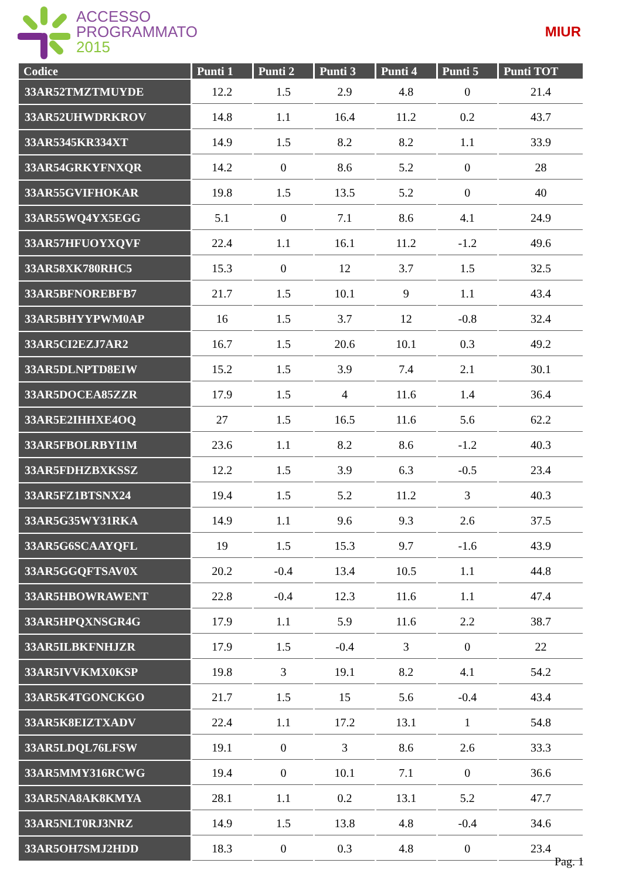ACCESSO
PROGRAMMATO
2015
MIUR
| Codice | Punti 1 | Punti 2 | Punti 3 | Punti 4 | Punti 5 | Punti TOT |
| --- | --- | --- | --- | --- | --- | --- |
| 33AR52TMZTMUYDE | 12.2 | 1.5 | 2.9 | 4.8 | 0 | 21.4 |
| 33AR52UHWDRKROV | 14.8 | 1.1 | 16.4 | 11.2 | 0.2 | 43.7 |
| 33AR5345KR334XT | 14.9 | 1.5 | 8.2 | 8.2 | 1.1 | 33.9 |
| 33AR54GRKYFNXQR | 14.2 | 0 | 8.6 | 5.2 | 0 | 28 |
| 33AR55GVIFHOKAR | 19.8 | 1.5 | 13.5 | 5.2 | 0 | 40 |
| 33AR55WQ4YX5EGG | 5.1 | 0 | 7.1 | 8.6 | 4.1 | 24.9 |
| 33AR57HFUOYXQVF | 22.4 | 1.1 | 16.1 | 11.2 | -1.2 | 49.6 |
| 33AR58XK780RHC5 | 15.3 | 0 | 12 | 3.7 | 1.5 | 32.5 |
| 33AR5BFNOREBFB7 | 21.7 | 1.5 | 10.1 | 9 | 1.1 | 43.4 |
| 33AR5BHYYPWM0AP | 16 | 1.5 | 3.7 | 12 | -0.8 | 32.4 |
| 33AR5CI2EZJ7AR2 | 16.7 | 1.5 | 20.6 | 10.1 | 0.3 | 49.2 |
| 33AR5DLNPTD8EIW | 15.2 | 1.5 | 3.9 | 7.4 | 2.1 | 30.1 |
| 33AR5DOCEA85ZZR | 17.9 | 1.5 | 4 | 11.6 | 1.4 | 36.4 |
| 33AR5E2IHHXE4OQ | 27 | 1.5 | 16.5 | 11.6 | 5.6 | 62.2 |
| 33AR5FBOLRBYI1M | 23.6 | 1.1 | 8.2 | 8.6 | -1.2 | 40.3 |
| 33AR5FDHZBXKSSZ | 12.2 | 1.5 | 3.9 | 6.3 | -0.5 | 23.4 |
| 33AR5FZ1BTSNX24 | 19.4 | 1.5 | 5.2 | 11.2 | 3 | 40.3 |
| 33AR5G35WY31RKA | 14.9 | 1.1 | 9.6 | 9.3 | 2.6 | 37.5 |
| 33AR5G6SCAAYQFL | 19 | 1.5 | 15.3 | 9.7 | -1.6 | 43.9 |
| 33AR5GGQFTSAV0X | 20.2 | -0.4 | 13.4 | 10.5 | 1.1 | 44.8 |
| 33AR5HBOWRAWENT | 22.8 | -0.4 | 12.3 | 11.6 | 1.1 | 47.4 |
| 33AR5HPQXNSGR4G | 17.9 | 1.1 | 5.9 | 11.6 | 2.2 | 38.7 |
| 33AR5ILBKFNHJZR | 17.9 | 1.5 | -0.4 | 3 | 0 | 22 |
| 33AR5IVVKMX0KSP | 19.8 | 3 | 19.1 | 8.2 | 4.1 | 54.2 |
| 33AR5K4TGONCKGO | 21.7 | 1.5 | 15 | 5.6 | -0.4 | 43.4 |
| 33AR5K8EIZTXADV | 22.4 | 1.1 | 17.2 | 13.1 | 1 | 54.8 |
| 33AR5LDQL76LFSW | 19.1 | 0 | 3 | 8.6 | 2.6 | 33.3 |
| 33AR5MMY316RCWG | 19.4 | 0 | 10.1 | 7.1 | 0 | 36.6 |
| 33AR5NA8AK8KMYA | 28.1 | 1.1 | 0.2 | 13.1 | 5.2 | 47.7 |
| 33AR5NLT0RJ3NRZ | 14.9 | 1.5 | 13.8 | 4.8 | -0.4 | 34.6 |
| 33AR5OH7SMJ2HDD | 18.3 | 0 | 0.3 | 4.8 | 0 | 23.4 |
Pag. 1